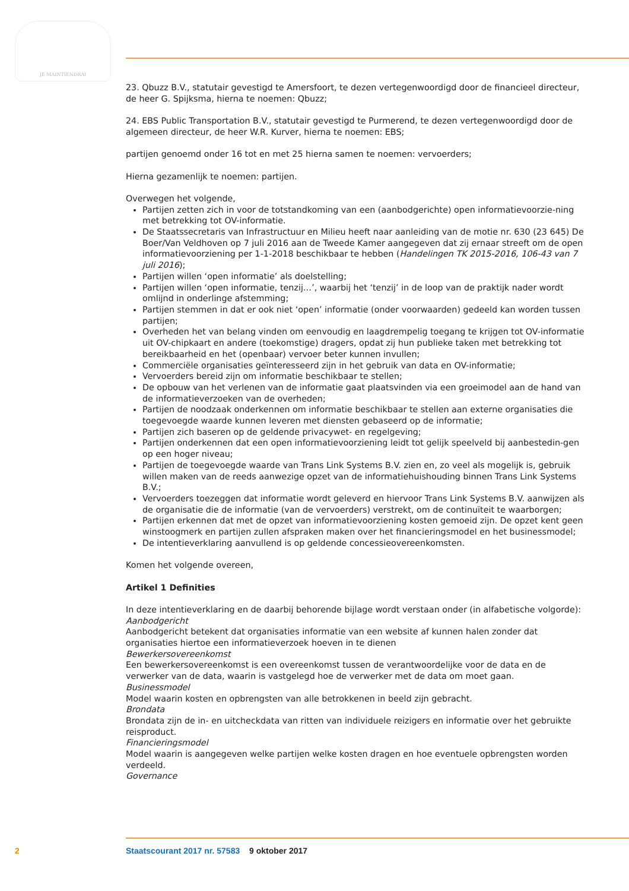JE MAINTIENDRAI
23. Qbuzz B.V., statutair gevestigd te Amersfoort, te dezen vertegenwoordigd door de financieel directeur, de heer G. Spijksma, hierna te noemen: Qbuzz;
24. EBS Public Transportation B.V., statutair gevestigd te Purmerend, te dezen vertegenwoordigd door de algemeen directeur, de heer W.R. Kurver, hierna te noemen: EBS;
partijen genoemd onder 16 tot en met 25 hierna samen te noemen: vervoerders;
Hierna gezamenlijk te noemen: partijen.
Overwegen het volgende,
Partijen zetten zich in voor de totstandkoming van een (aanbodgerichte) open informatievoorzie-ning met betrekking tot OV-informatie.
De Staatssecretaris van Infrastructuur en Milieu heeft naar aanleiding van de motie nr. 630 (23 645) De Boer/Van Veldhoven op 7 juli 2016 aan de Tweede Kamer aangegeven dat zij ernaar streeft om de open informatievoorziening per 1-1-2018 beschikbaar te hebben (Handelingen TK 2015-2016, 106-43 van 7 juli 2016);
Partijen willen ‘open informatie’ als doelstelling;
Partijen willen ‘open informatie, tenzij…’, waarbij het ‘tenzij’ in de loop van de praktijk nader wordt omlijnd in onderlinge afstemming;
Partijen stemmen in dat er ook niet ‘open’ informatie (onder voorwaarden) gedeeld kan worden tussen partijen;
Overheden het van belang vinden om eenvoudig en laagdrempelig toegang te krijgen tot OV-informatie uit OV-chipkaart en andere (toekomstige) dragers, opdat zij hun publieke taken met betrekking tot bereikbaarheid en het (openbaar) vervoer beter kunnen invullen;
Commerciële organisaties geïnteresseerd zijn in het gebruik van data en OV-informatie;
Vervoerders bereid zijn om informatie beschikbaar te stellen;
De opbouw van het verlenen van de informatie gaat plaatsvinden via een groeimodel aan de hand van de informatieverzoeken van de overheden;
Partijen de noodzaak onderkennen om informatie beschikbaar te stellen aan externe organisaties die toegevoegde waarde kunnen leveren met diensten gebaseerd op de informatie;
Partijen zich baseren op de geldende privacywet- en regelgeving;
Partijen onderkennen dat een open informatievoorziening leidt tot gelijk speelveld bij aanbestedin-gen op een hoger niveau;
Partijen de toegevoegde waarde van Trans Link Systems B.V. zien en, zo veel als mogelijk is, gebruik willen maken van de reeds aanwezige opzet van de informatiehuishouding binnen Trans Link Systems B.V.;
Vervoerders toezeggen dat informatie wordt geleverd en hiervoor Trans Link Systems B.V. aanwijzen als de organisatie die de informatie (van de vervoerders) verstrekt, om de continuïteit te waarborgen;
Partijen erkennen dat met de opzet van informatievoorziening kosten gemoeid zijn. De opzet kent geen winstoogmerk en partijen zullen afspraken maken over het financieringsmodel en het businessmodel;
De intentieverklaring aanvullend is op geldende concessieovereenkomsten.
Komen het volgende overeen,
Artikel 1 Definities
In deze intentieverklaring en de daarbij behorende bijlage wordt verstaan onder (in alfabetische volgorde):
Aanbodgericht
Aanbodgericht betekent dat organisaties informatie van een website af kunnen halen zonder dat organisaties hiertoe een informatieverzoek hoeven in te dienen
Bewerkersovereenkomst
Een bewerkersovereenkomst is een overeenkomst tussen de verantwoordelijke voor de data en de verwerker van de data, waarin is vastgelegd hoe de verwerker met de data om moet gaan.
Businessmodel
Model waarin kosten en opbrengsten van alle betrokkenen in beeld zijn gebracht.
Brondata
Brondata zijn de in- en uitcheckdata van ritten van individuele reizigers en informatie over het gebruikte reisproduct.
Financieringsmodel
Model waarin is aangegeven welke partijen welke kosten dragen en hoe eventuele opbrengsten worden verdeeld.
Governance
2 Staatscourant 2017 nr. 57583 9 oktober 2017